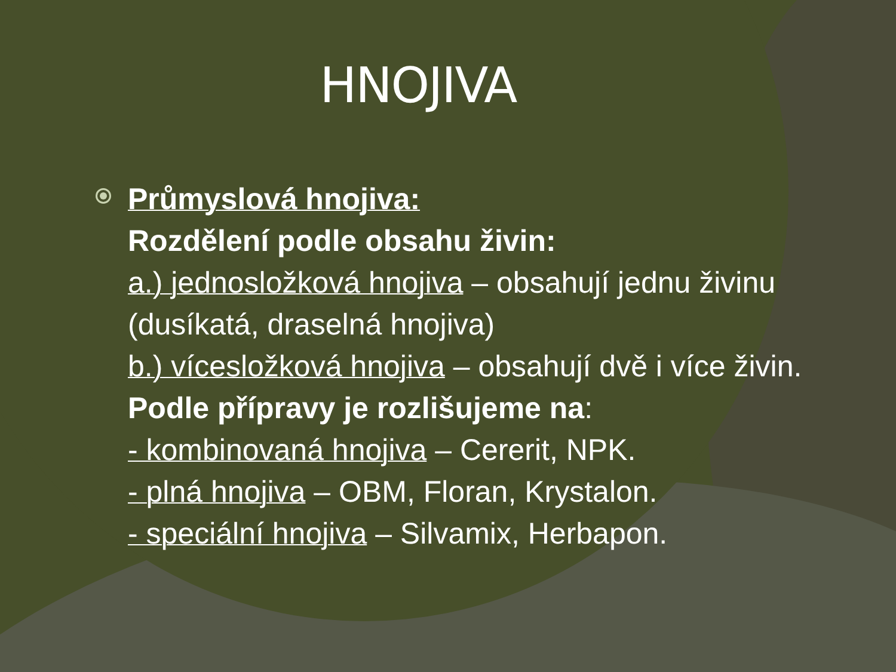HNOJIVA
Průmyslová hnojiva:
Rozdělení podle obsahu živin:
a.) jednosložková hnojiva – obsahují jednu živinu (dusíkatá, draselná hnojiva)
b.) vícesložková hnojiva – obsahují dvě i více živin.
Podle přípravy je rozlišujeme na:
- kombinovaná hnojiva – Cererit, NPK.
- plná hnojiva – OBM, Floran, Krystalon.
- speciální hnojiva – Silvamix, Herbapon.